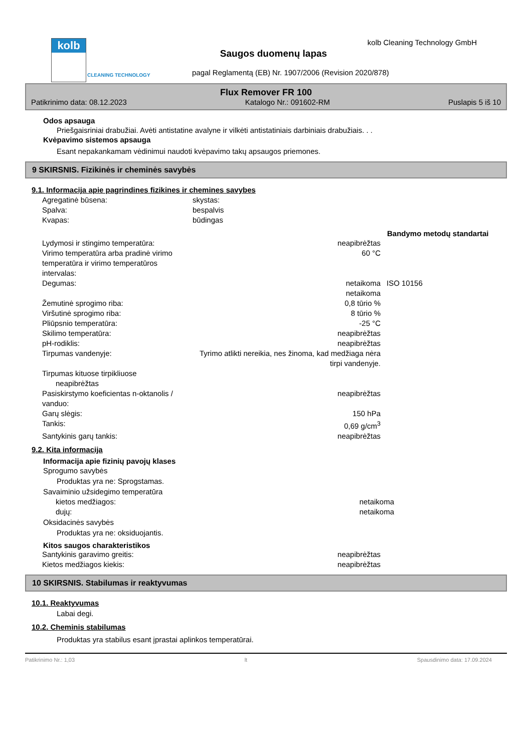kolb
CLEANING TECHNOLOGY
kolb Cleaning Technology GmbH
Saugos duomenų lapas
pagal Reglamentą (EB) Nr. 1907/2006 (Revision 2020/878)
Flux Remover FR 100
Patikrinimo data: 08.12.2023 Katalogo Nr.: 091602-RM Puslapis 5 iš 10
Odos apsauga
Priešgaisriniai drabužiai. Avėti antistatine avalyne ir vilkėti antistatiniais darbiniais drabužiais. . .
Kvėpavimo sistemos apsauga
Esant nepakankamam vėdinimui naudoti kvėpavimo takų apsaugos priemones.
9 SKIRSNIS. Fizikinės ir cheminės savybės
9.1. Informacija apie pagrindines fizikines ir chemines savybes
| Agregatinė būsena: | skystas: | |
| Spalva: | bespalvis | |
| Kvapas: | būdingas | |
| | | Bandymo metodų standartai |
| Lydymosi ir stingimo temperatūra: | neapibrėžtas | |
| Virimo temperatūra arba pradinė virimo temperatūra ir virimo temperatūros intervalas: | 60 °C | |
| Degumas: | netaikoma netaikoma | ISO 10156 |
| Žemutinė sprogimo riba: | 0,8 tūrio % | |
| Viršutinė sprogimo riba: | 8 tūrio % | |
| Pliūpsnio temperatūra: | -25 °C | |
| Skilimo temperatūra: | neapibrėžtas | |
| pH-rodiklis: | neapibrėžtas | |
| Tirpumas vandenyje: | Tyrimo atlikti nereikia, nes žinoma, kad medžiaga nėra tirpi vandenyje. | |
| Tirpumas kituose tirpikliuose neapibrėžtas | | |
| Pasiskirstymo koeficientas n-oktanolis / vanduo: | neapibrėžtas | |
| Garų slėgis: | 150 hPa | |
| Tankis: | 0,69 g/cm<sup>3</sup> | |
| Santykinis garų tankis: | neapibrėžtas | |
9.2. Kita informacija
Informacija apie fizinių pavojų klases
Sprogumo savybės
Produktas yra ne: Sprogstamas.
Savaiminio užsidegimo temperatūra
| kietos medžiagos: | netaikoma |
| dujų: | netaikoma |
Oksidacinės savybės
Produktas yra ne: oksiduojantis.
Kitos saugos charakteristikos
| Santykinis garavimo greitis: | neapibrėžtas |
| Kietos medžiagos kiekis: | neapibrėžtas |
10 SKIRSNIS. Stabilumas ir reaktyvumas
10.1. Reaktyvumas
Labai degi.
10.2. Cheminis stabilumas
Produktas yra stabilus esant įprastai aplinkos temperatūrai.
Patikrinimo Nr.: 1,03 lt Spausdinimo data: 17.09.2024